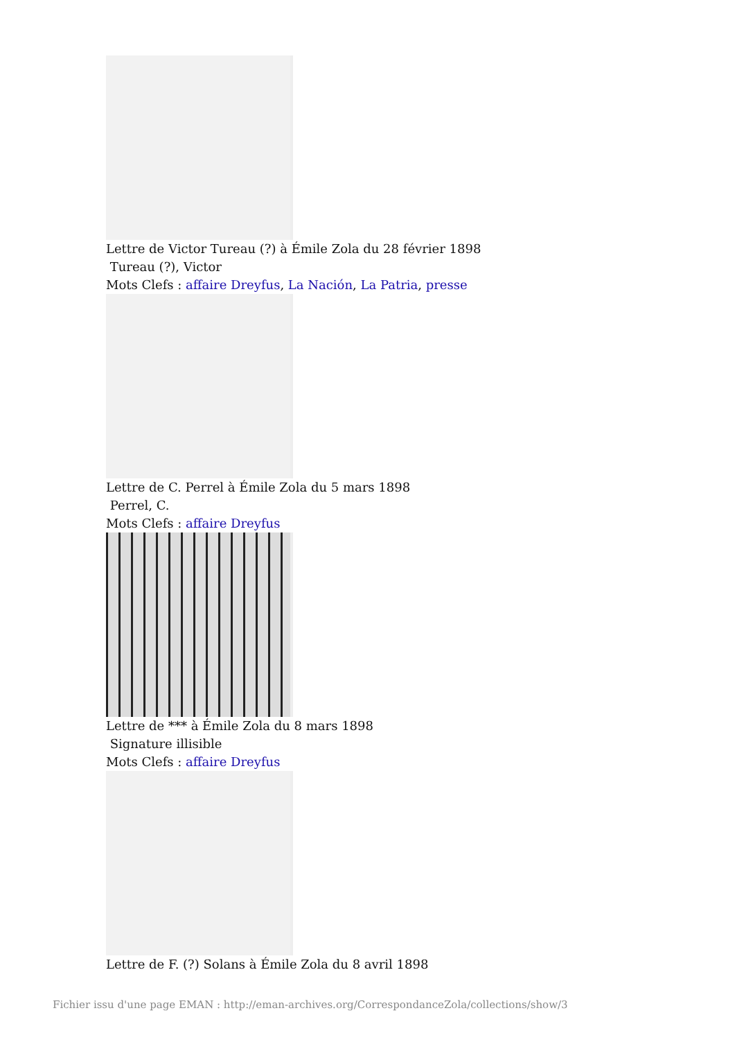Lettre de Victor Tureau (?) à Émile Zola du 28 février 1898
Tureau (?), Victor
Mots Clefs : affaire Dreyfus, La Nación, La Patria, presse
Lettre de C. Perrel à Émile Zola du 5 mars 1898
Perrel, C.
Mots Clefs : affaire Dreyfus
Lettre de *** à Émile Zola du 8 mars 1898
Signature illisible
Mots Clefs : affaire Dreyfus
Lettre de F. (?) Solans à Émile Zola du 8 avril 1898
Fichier issu d'une page EMAN : http://eman-archives.org/CorrespondanceZola/collections/show/3